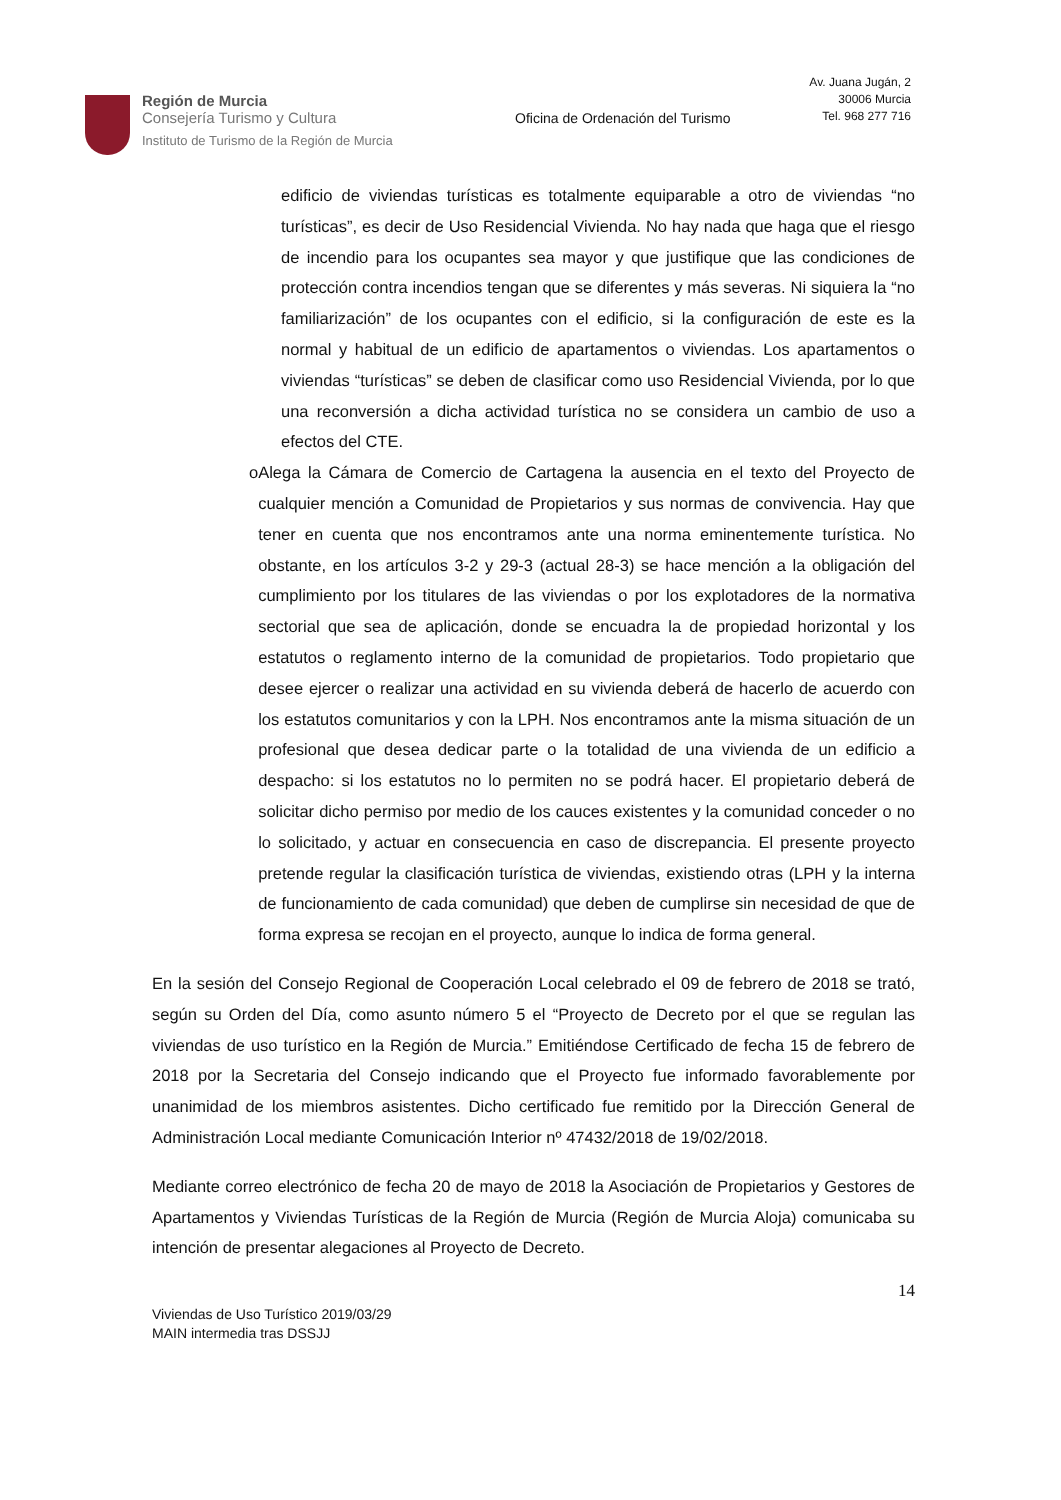Región de Murcia
Consejería Turismo y Cultura
Instituto de Turismo de la Región de Murcia
Oficina de Ordenación del Turismo
Av. Juana Jugán, 2
30006 Murcia
Tel. 968 277 716
edificio de viviendas turísticas es totalmente equiparable a otro de viviendas “no turísticas”, es decir de Uso Residencial Vivienda. No hay nada que haga que el riesgo de incendio para los ocupantes sea mayor y que justifique que las condiciones de protección contra incendios tengan que se diferentes y más severas. Ni siquiera la “no familiarización” de los ocupantes con el edificio, si la configuración de este es la normal y habitual de un edificio de apartamentos o viviendas. Los apartamentos o viviendas “turísticas” se deben de clasificar como uso Residencial Vivienda, por lo que una reconversión a dicha actividad turística no se considera un cambio de uso a efectos del CTE.
o Alega la Cámara de Comercio de Cartagena la ausencia en el texto del Proyecto de cualquier mención a Comunidad de Propietarios y sus normas de convivencia. Hay que tener en cuenta que nos encontramos ante una norma eminentemente turística. No obstante, en los artículos 3-2 y 29-3 (actual 28-3) se hace mención a la obligación del cumplimiento por los titulares de las viviendas o por los explotadores de la normativa sectorial que sea de aplicación, donde se encuadra la de propiedad horizontal y los estatutos o reglamento interno de la comunidad de propietarios. Todo propietario que desee ejercer o realizar una actividad en su vivienda deberá de hacerlo de acuerdo con los estatutos comunitarios y con la LPH. Nos encontramos ante la misma situación de un profesional que desea dedicar parte o la totalidad de una vivienda de un edificio a despacho: si los estatutos no lo permiten no se podrá hacer. El propietario deberá de solicitar dicho permiso por medio de los cauces existentes y la comunidad conceder o no lo solicitado, y actuar en consecuencia en caso de discrepancia. El presente proyecto pretende regular la clasificación turística de viviendas, existiendo otras (LPH y la interna de funcionamiento de cada comunidad) que deben de cumplirse sin necesidad de que de forma expresa se recojan en el proyecto, aunque lo indica de forma general.
En la sesión del Consejo Regional de Cooperación Local celebrado el 09 de febrero de 2018 se trató, según su Orden del Día, como asunto número 5 el “Proyecto de Decreto por el que se regulan las viviendas de uso turístico en la Región de Murcia.” Emitiéndose Certificado de fecha 15 de febrero de 2018 por la Secretaria del Consejo indicando que el Proyecto fue informado favorablemente por unanimidad de los miembros asistentes. Dicho certificado fue remitido por la Dirección General de Administración Local mediante Comunicación Interior nº 47432/2018 de 19/02/2018.
Mediante correo electrónico de fecha 20 de mayo de 2018 la Asociación de Propietarios y Gestores de Apartamentos y Viviendas Turísticas de la Región de Murcia (Región de Murcia Aloja) comunicaba su intención de presentar alegaciones al Proyecto de Decreto.
14
Viviendas de Uso Turístico 2019/03/29
MAIN intermedia tras DSSJJ